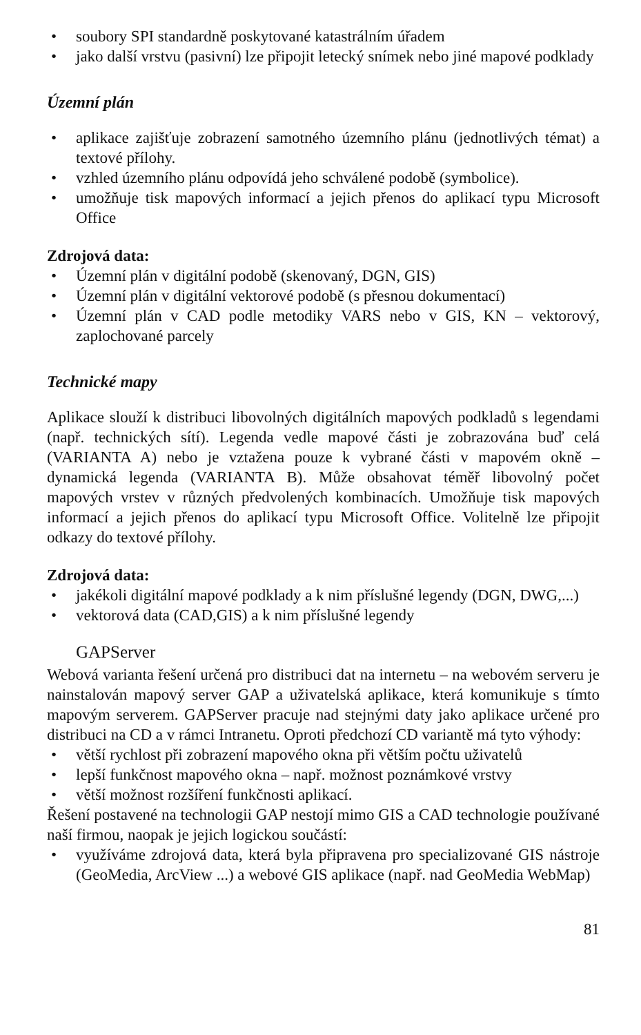• soubory SPI standardně poskytované katastrálním úřadem
• jako další vrstvu (pasivní) lze připojit letecký snímek nebo jiné mapové podklady
Územní plán
• aplikace zajišťuje zobrazení samotného územního plánu (jednotlivých témat) a textové přílohy.
• vzhled územního plánu odpovídá jeho schválené podobě (symbolice).
• umožňuje tisk mapových informací a jejich přenos do aplikací typu Microsoft Office
Zdrojová data:
• Územní plán v digitální podobě (skenovaný, DGN, GIS)
• Územní plán v digitální vektorové podobě (s přesnou dokumentací)
• Územní plán v CAD podle metodiky VARS nebo v GIS, KN – vektorový, zaplochované parcely
Technické mapy
Aplikace slouží k distribuci libovolných digitálních mapových podkladů s legendami (např. technických sítí). Legenda vedle mapové části je zobrazována buď celá (VARIANTA A) nebo je vztažena pouze k vybrané části v mapovém okně – dynamická legenda (VARIANTA B). Může obsahovat téměř libovolný počet mapových vrstev v různých předvolených kombinacích. Umožňuje tisk mapových informací a jejich přenos do aplikací typu Microsoft Office. Volitelně lze připojit odkazy do textové přílohy.
Zdrojová data:
• jakékoli digitální mapové podklady a k nim příslušné legendy (DGN, DWG,...)
• vektorová data (CAD,GIS) a k nim příslušné legendy
GAPServer
Webová varianta řešení určená pro distribuci dat na internetu – na webovém serveru je nainstalován mapový server GAP a uživatelská aplikace, která komunikuje s tímto mapovým serverem. GAPServer pracuje nad stejnými daty jako aplikace určené pro distribuci na CD a v rámci Intranetu. Oproti předchozí CD variantě má tyto výhody:
• větší rychlost při zobrazení mapového okna při větším počtu uživatelů
• lepší funkčnost mapového okna – např. možnost poznámkové vrstvy
• větší možnost rozšíření funkčnosti aplikací.
Řešení postavené na technologii GAP nestojí mimo GIS a CAD technologie používané naší firmou, naopak je jejich logickou součástí:
• využíváme zdrojová data, která byla připravena pro specializované GIS nástroje (GeoMedia, ArcView ...) a webové GIS aplikace (např. nad GeoMedia WebMap)
81